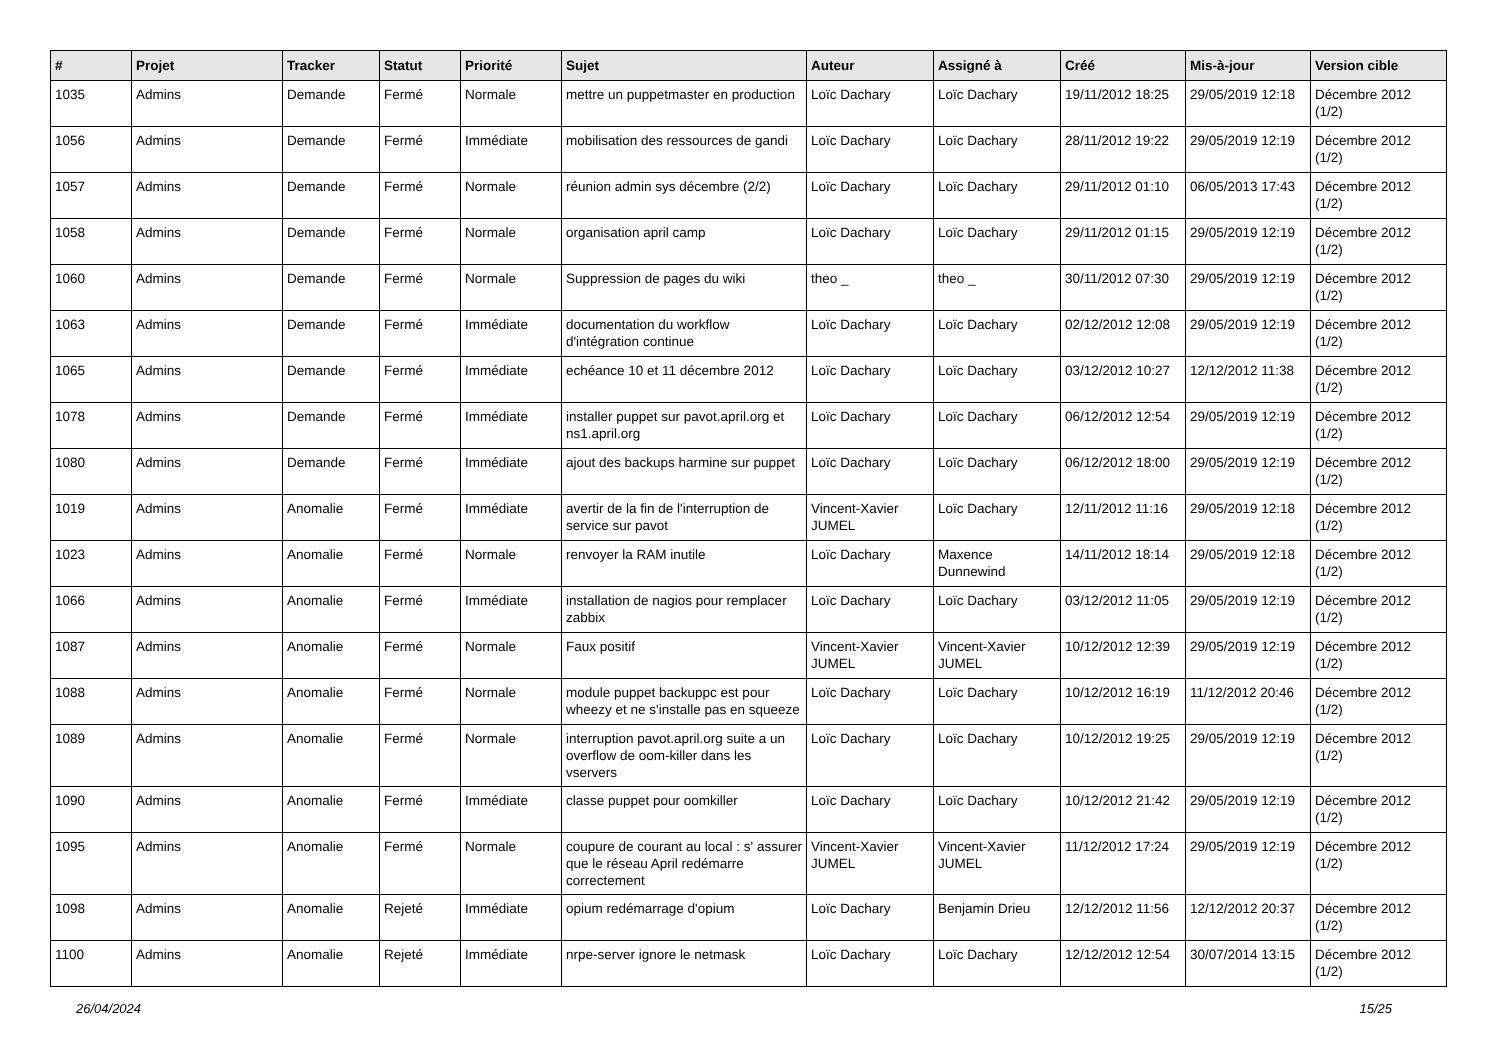| # | Projet | Tracker | Statut | Priorité | Sujet | Auteur | Assigné à | Créé | Mis-à-jour | Version cible |
| --- | --- | --- | --- | --- | --- | --- | --- | --- | --- | --- |
| 1035 | Admins | Demande | Fermé | Normale | mettre un puppetmaster en production | Loïc Dachary | Loïc Dachary | 19/11/2012 18:25 | 29/05/2019 12:18 | Décembre 2012 (1/2) |
| 1056 | Admins | Demande | Fermé | Immédiate | mobilisation des ressources de gandi | Loïc Dachary | Loïc Dachary | 28/11/2012 19:22 | 29/05/2019 12:19 | Décembre 2012 (1/2) |
| 1057 | Admins | Demande | Fermé | Normale | réunion admin sys décembre (2/2) | Loïc Dachary | Loïc Dachary | 29/11/2012 01:10 | 06/05/2013 17:43 | Décembre 2012 (1/2) |
| 1058 | Admins | Demande | Fermé | Normale | organisation april camp | Loïc Dachary | Loïc Dachary | 29/11/2012 01:15 | 29/05/2019 12:19 | Décembre 2012 (1/2) |
| 1060 | Admins | Demande | Fermé | Normale | Suppression de pages du wiki | theo _ | theo _ | 30/11/2012 07:30 | 29/05/2019 12:19 | Décembre 2012 (1/2) |
| 1063 | Admins | Demande | Fermé | Immédiate | documentation du workflow d'intégration continue | Loïc Dachary | Loïc Dachary | 02/12/2012 12:08 | 29/05/2019 12:19 | Décembre 2012 (1/2) |
| 1065 | Admins | Demande | Fermé | Immédiate | echéance 10 et 11 décembre 2012 | Loïc Dachary | Loïc Dachary | 03/12/2012 10:27 | 12/12/2012 11:38 | Décembre 2012 (1/2) |
| 1078 | Admins | Demande | Fermé | Immédiate | installer puppet sur pavot.april.org et ns1.april.org | Loïc Dachary | Loïc Dachary | 06/12/2012 12:54 | 29/05/2019 12:19 | Décembre 2012 (1/2) |
| 1080 | Admins | Demande | Fermé | Immédiate | ajout des backups harmine sur puppet | Loïc Dachary | Loïc Dachary | 06/12/2012 18:00 | 29/05/2019 12:19 | Décembre 2012 (1/2) |
| 1019 | Admins | Anomalie | Fermé | Immédiate | avertir de la fin de l'interruption de service sur pavot | Vincent-Xavier JUMEL | Loïc Dachary | 12/11/2012 11:16 | 29/05/2019 12:18 | Décembre 2012 (1/2) |
| 1023 | Admins | Anomalie | Fermé | Normale | renvoyer la RAM inutile | Loïc Dachary | Maxence Dunnewind | 14/11/2012 18:14 | 29/05/2019 12:18 | Décembre 2012 (1/2) |
| 1066 | Admins | Anomalie | Fermé | Immédiate | installation de nagios pour remplacer zabbix | Loïc Dachary | Loïc Dachary | 03/12/2012 11:05 | 29/05/2019 12:19 | Décembre 2012 (1/2) |
| 1087 | Admins | Anomalie | Fermé | Normale | Faux positif | Vincent-Xavier JUMEL | Vincent-Xavier JUMEL | 10/12/2012 12:39 | 29/05/2019 12:19 | Décembre 2012 (1/2) |
| 1088 | Admins | Anomalie | Fermé | Normale | module puppet backuppc est pour wheezy et ne s'installe pas en squeeze | Loïc Dachary | Loïc Dachary | 10/12/2012 16:19 | 11/12/2012 20:46 | Décembre 2012 (1/2) |
| 1089 | Admins | Anomalie | Fermé | Normale | interruption pavot.april.org suite a un overflow de oom-killer dans les vservers | Loïc Dachary | Loïc Dachary | 10/12/2012 19:25 | 29/05/2019 12:19 | Décembre 2012 (1/2) |
| 1090 | Admins | Anomalie | Fermé | Immédiate | classe puppet pour oomkiller | Loïc Dachary | Loïc Dachary | 10/12/2012 21:42 | 29/05/2019 12:19 | Décembre 2012 (1/2) |
| 1095 | Admins | Anomalie | Fermé | Normale | coupure de courant au local : s' assurer que le réseau April redémarre correctement | Vincent-Xavier JUMEL | Vincent-Xavier JUMEL | 11/12/2012 17:24 | 29/05/2019 12:19 | Décembre 2012 (1/2) |
| 1098 | Admins | Anomalie | Rejeté | Immédiate | opium redémarrage d'opium | Loïc Dachary | Benjamin Drieu | 12/12/2012 11:56 | 12/12/2012 20:37 | Décembre 2012 (1/2) |
| 1100 | Admins | Anomalie | Rejeté | Immédiate | nrpe-server ignore le netmask | Loïc Dachary | Loïc Dachary | 12/12/2012 12:54 | 30/07/2014 13:15 | Décembre 2012 (1/2) |
26/04/2024 15/25